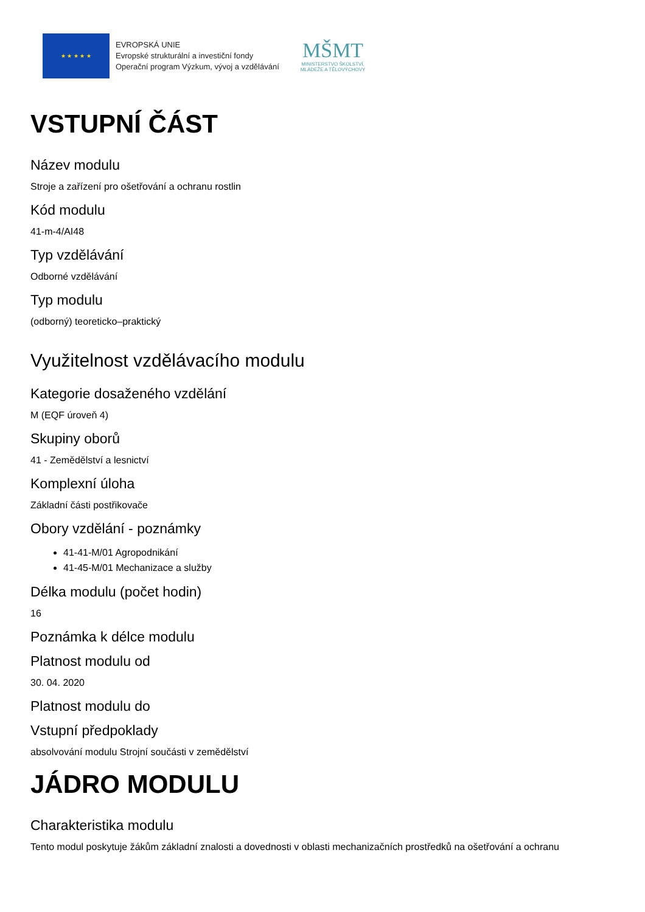★ ★ ★ ★ ★
EVROPSKÁ UNIE
Evropské strukturální a investiční fondy
Operační program Výzkum, vývoj a vzdělávání
MŠMT
MINISTERSTVO ŠKOLSTVÍ,
MLÁDEŽE A TĚLOVÝCHOVY
VSTUPNÍ ČÁST
Název modulu
Stroje a zařízení pro ošetřování a ochranu rostlin
Kód modulu
41-m-4/AI48
Typ vzdělávání
Odborné vzdělávání
Typ modulu
(odborný) teoreticko–praktický
Využitelnost vzdělávacího modulu
Kategorie dosaženého vzdělání
M (EQF úroveň 4)
Skupiny oborů
41 - Zemědělství a lesnictví
Komplexní úloha
Základní části postřikovače
Obory vzdělání - poznámky
41-41-M/01 Agropodnikání
41-45-M/01 Mechanizace a služby
Délka modulu (počet hodin)
16
Poznámka k délce modulu
Platnost modulu od
30. 04. 2020
Platnost modulu do
Vstupní předpoklady
absolvování modulu Strojní součásti v zemědělství
JÁDRO MODULU
Charakteristika modulu
Tento modul poskytuje žákům základní znalosti a dovednosti v oblasti mechanizačních prostředků na ošetřování a ochranu